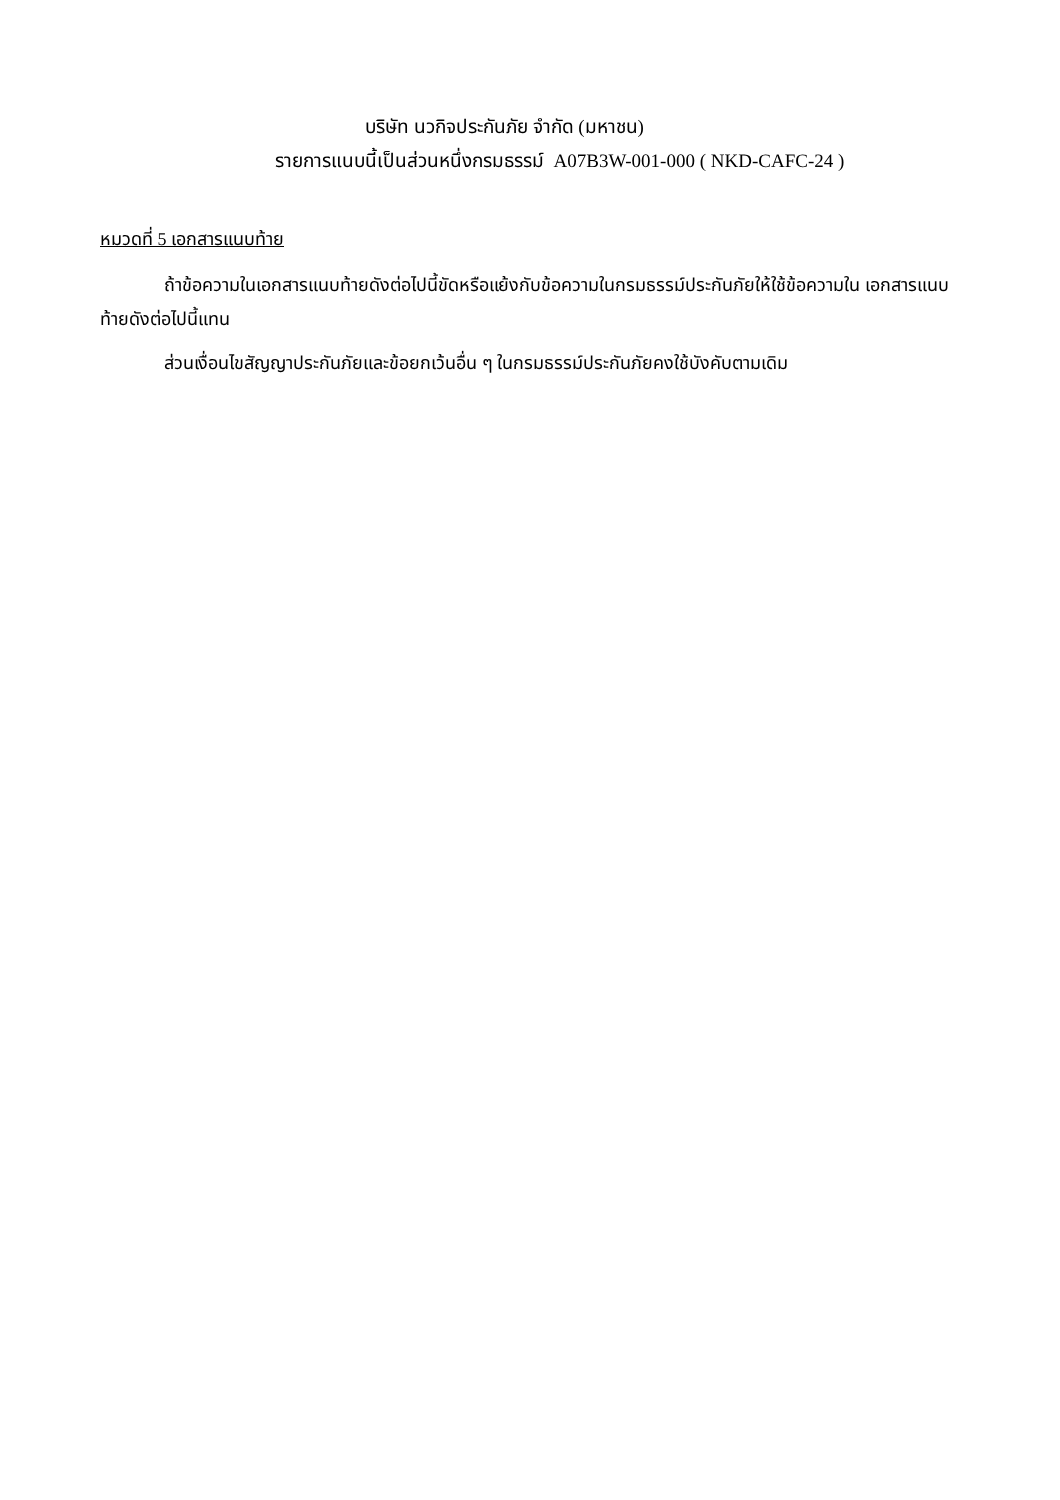บริษัท นวกิจประกันภัย จำกัด (มหาชน)
รายการแนบนี้เป็นส่วนหนึ่งกรมธรรม์ A07B3W-001-000 ( NKD-CAFC-24 )
หมวดที่ 5 เอกสารแนบท้าย
ถ้าข้อความในเอกสารแนบท้ายดังต่อไปนี้ขัดหรือแย้งกับข้อความในกรมธรรม์ประกันภัยให้ใช้ข้อความใน เอกสารแนบท้ายดังต่อไปนี้แทน
ส่วนเงื่อนไขสัญญาประกันภัยและข้อยกเว้นอื่น ๆ ในกรมธรรม์ประกันภัยคงใช้บังคับตามเดิม